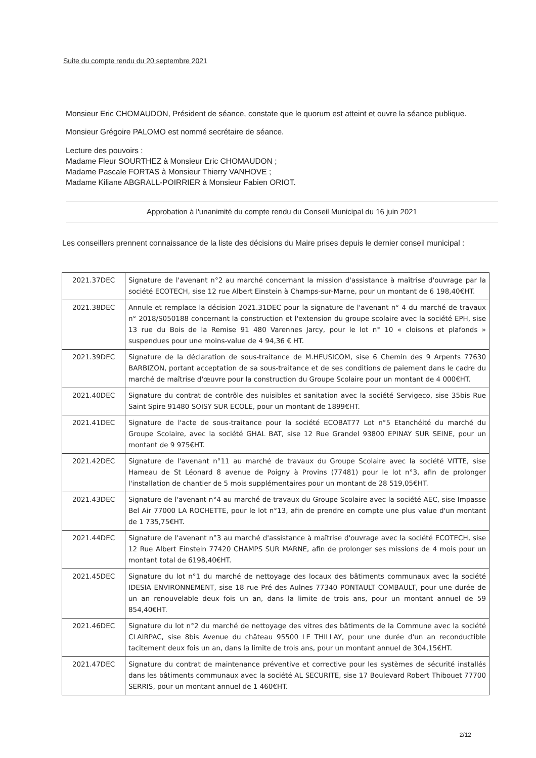Suite du compte rendu du 20 septembre 2021
Monsieur Eric CHOMAUDON, Président de séance, constate que le quorum est atteint et ouvre la séance publique.
Monsieur Grégoire PALOMO est nommé secrétaire de séance.
Lecture des pouvoirs :
Madame Fleur SOURTHEZ à Monsieur Eric CHOMAUDON ;
Madame Pascale FORTAS à Monsieur Thierry VANHOVE ;
Madame Kiliane ABGRALL-POIRRIER à Monsieur Fabien ORIOT.
Approbation à l'unanimité du compte rendu du Conseil Municipal du 16 juin 2021
Les conseillers prennent connaissance de la liste des décisions du Maire prises depuis le dernier conseil municipal :
| 2021.37DEC | Signature de l'avenant n°2 au marché concernant la mission d'assistance à maîtrise d'ouvrage par la société ECOTECH, sise 12 rue Albert Einstein à Champs-sur-Marne, pour un montant de 6 198,40€HT. |
| 2021.38DEC | Annule et remplace la décision 2021.31DEC pour la signature de l'avenant n° 4 du marché de travaux n° 2018/S050188 concernant la construction et l'extension du groupe scolaire avec la société EPH, sise 13 rue du Bois de la Remise 91 480 Varennes Jarcy, pour le lot n° 10 « cloisons et plafonds » suspendues pour une moins-value de 4 94,36 € HT. |
| 2021.39DEC | Signature de la déclaration de sous-traitance de M.HEUSICOM, sise 6 Chemin des 9 Arpents 77630 BARBIZON, portant acceptation de sa sous-traitance et de ses conditions de paiement dans le cadre du marché de maîtrise d'œuvre pour la construction du Groupe Scolaire pour un montant de 4 000€HT. |
| 2021.40DEC | Signature du contrat de contrôle des nuisibles et sanitation avec la société Servigeco, sise 35bis Rue Saint Spire 91480 SOISY SUR ECOLE, pour un montant de 1899€HT. |
| 2021.41DEC | Signature de l'acte de sous-traitance pour la société ECOBAT77 Lot n°5 Etanchéité du marché du Groupe Scolaire, avec la société GHAL BAT, sise 12 Rue Grandel 93800 EPINAY SUR SEINE, pour un montant de 9 975€HT. |
| 2021.42DEC | Signature de l'avenant n°11 au marché de travaux du Groupe Scolaire avec la société VITTE, sise Hameau de St Léonard 8 avenue de Poigny à Provins (77481) pour le lot n°3, afin de prolonger l'installation de chantier de 5 mois supplémentaires pour un montant de 28 519,05€HT. |
| 2021.43DEC | Signature de l'avenant n°4 au marché de travaux du Groupe Scolaire avec la société AEC, sise Impasse Bel Air 77000 LA ROCHETTE, pour le lot n°13, afin de prendre en compte une plus value d'un montant de 1 735,75€HT. |
| 2021.44DEC | Signature de l'avenant n°3 au marché d'assistance à maîtrise d'ouvrage avec la société ECOTECH, sise 12 Rue Albert Einstein 77420 CHAMPS SUR MARNE, afin de prolonger ses missions de 4 mois pour un montant total de 6198,40€HT. |
| 2021.45DEC | Signature du lot n°1 du marché de nettoyage des locaux des bâtiments communaux avec la société IDESIA ENVIRONNEMENT, sise 18 rue Pré des Aulnes 77340 PONTAULT COMBAULT, pour une durée de un an renouvelable deux fois un an, dans la limite de trois ans, pour un montant annuel de 59 854,40€HT. |
| 2021.46DEC | Signature du lot n°2 du marché de nettoyage des vitres des bâtiments de la Commune avec la société CLAIRPAC, sise 8bis Avenue du château 95500 LE THILLAY, pour une durée d'un an reconductible tacitement deux fois un an, dans la limite de trois ans, pour un montant annuel de 304,15€HT. |
| 2021.47DEC | Signature du contrat de maintenance préventive et corrective pour les systèmes de sécurité installés dans les bâtiments communaux avec la société AL SECURITE, sise 17 Boulevard Robert Thibouet 77700 SERRIS, pour un montant annuel de 1 460€HT. |
2/12